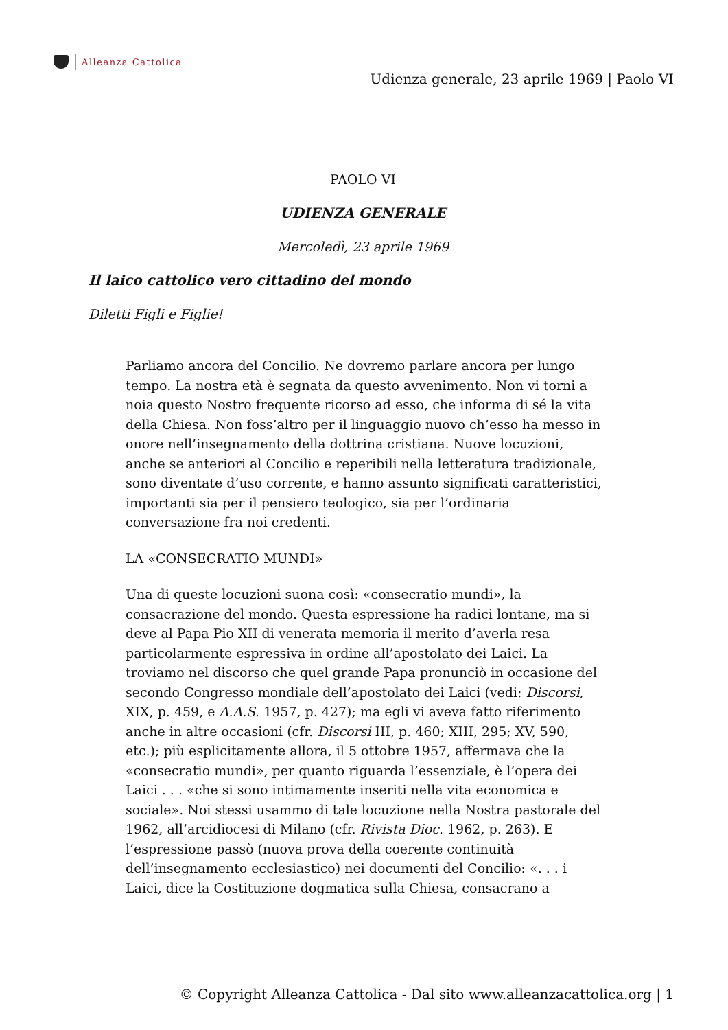Alleanza Cattolica
Udienza generale, 23 aprile 1969 | Paolo VI
PAOLO VI
UDIENZA GENERALE
Mercoledì, 23 aprile 1969
Il laico cattolico vero cittadino del mondo
Diletti Figli e Figlie!
Parliamo ancora del Concilio. Ne dovremo parlare ancora per lungo tempo. La nostra età è segnata da questo avvenimento. Non vi torni a noia questo Nostro frequente ricorso ad esso, che informa di sé la vita della Chiesa. Non foss’altro per il linguaggio nuovo ch’esso ha messo in onore nell’insegnamento della dottrina cristiana. Nuove locuzioni, anche se anteriori al Concilio e reperibili nella letteratura tradizionale, sono diventate d’uso corrente, e hanno assunto significati caratteristici, importanti sia per il pensiero teologico, sia per l’ordinaria conversazione fra noi credenti.
LA «CONSECRATIO MUNDI»
Una di queste locuzioni suona così: «consecratio mundi», la consacrazione del mondo. Questa espressione ha radici lontane, ma si deve al Papa Pio XII di venerata memoria il merito d’averla resa particolarmente espressiva in ordine all’apostolato dei Laici. La troviamo nel discorso che quel grande Papa pronunciò in occasione del secondo Congresso mondiale dell’apostolato dei Laici (vedi: Discorsi, XIX, p. 459, e A.A.S. 1957, p. 427); ma egli vi aveva fatto riferimento anche in altre occasioni (cfr. Discorsi III, p. 460; XIII, 295; XV, 590, etc.); più esplicitamente allora, il 5 ottobre 1957, affermava che la «consecratio mundi», per quanto riguarda l’essenziale, è l’opera dei Laici . . . «che si sono intimamente inseriti nella vita economica e sociale». Noi stessi usammo di tale locuzione nella Nostra pastorale del 1962, all’arcidiocesi di Milano (cfr. Rivista Dioc. 1962, p. 263). E l’espressione passò (nuova prova della coerente continuità dell’insegnamento ecclesiastico) nei documenti del Concilio: «. . . i Laici, dice la Costituzione dogmatica sulla Chiesa, consacrano a
© Copyright Alleanza Cattolica - Dal sito www.alleanzacattolica.org | 1